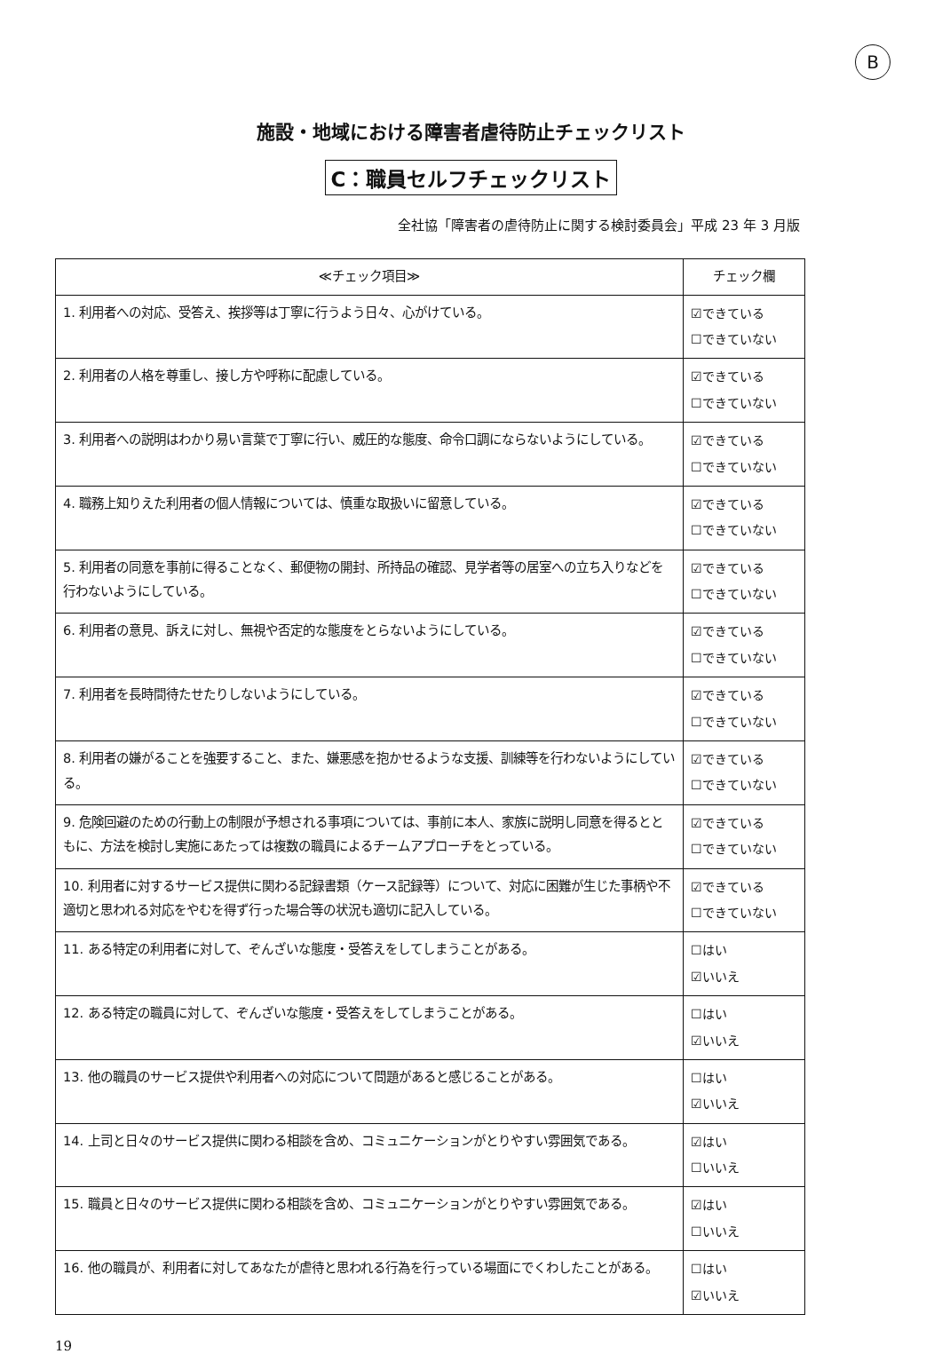B
施設・地域における障害者虐待防止チェックリスト
C：職員セルフチェックリスト
全社協「障害者の虐待防止に関する検討委員会」平成 23 年 3 月版
| ≪チェック項目≫ | チェック欄 |
| --- | --- |
| 1. 利用者への対応、受答え、挨拶等は丁寧に行うよう日々、心がけている。 | ☑できている ☐できていない |
| 2. 利用者の人格を尊重し、接し方や呼称に配慮している。 | ☑できている ☐できていない |
| 3. 利用者への説明はわかり易い言葉で丁寧に行い、威圧的な態度、命令口調にならないようにしている。 | ☑できている ☐できていない |
| 4. 職務上知りえた利用者の個人情報については、慎重な取扱いに留意している。 | ☑できている ☐できていない |
| 5. 利用者の同意を事前に得ることなく、郵便物の開封、所持品の確認、見学者等の居室への立ち入りなどを行わないようにしている。 | ☑できている ☐できていない |
| 6. 利用者の意見、訴えに対し、無視や否定的な態度をとらないようにしている。 | ☑できている ☐できていない |
| 7. 利用者を長時間待たせたりしないようにしている。 | ☑できている ☐できていない |
| 8. 利用者の嫌がることを強要すること、また、嫌悪感を抱かせるような支援、訓練等を行わないようにしている。 | ☑できている ☐できていない |
| 9. 危険回避のための行動上の制限が予想される事項については、事前に本人、家族に説明し同意を得るとともに、方法を検討し実施にあたっては複数の職員によるチームアプローチをとっている。 | ☑できている ☐できていない |
| 10. 利用者に対するサービス提供に関わる記録書類（ケース記録等）について、対応に困難が生じた事柄や不適切と思われる対応をやむを得ず行った場合等の状況も適切に記入している。 | ☑できている ☐できていない |
| 11. ある特定の利用者に対して、ぞんざいな態度・受答えをしてしまうことがある。 | ☐はい ☑いいえ |
| 12. ある特定の職員に対して、ぞんざいな態度・受答えをしてしまうことがある。 | ☐はい ☑いいえ |
| 13. 他の職員のサービス提供や利用者への対応について問題があると感じることがある。 | ☐はい ☑いいえ |
| 14. 上司と日々のサービス提供に関わる相談を含め、コミュニケーションがとりやすい雰囲気である。 | ☑はい ☐いいえ |
| 15. 職員と日々のサービス提供に関わる相談を含め、コミュニケーションがとりやすい雰囲気である。 | ☑はい ☐いいえ |
| 16. 他の職員が、利用者に対してあなたが虐待と思われる行為を行っている場面にでくわしたことがある。 | ☐はい ☑いいえ |
19